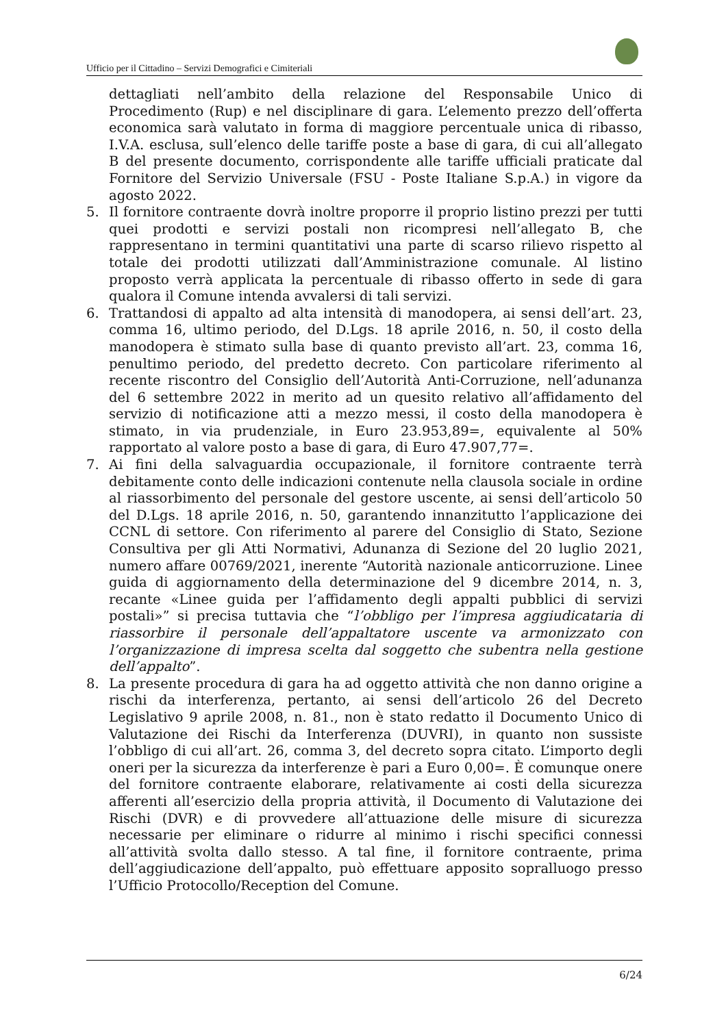Ufficio per il Cittadino – Servizi Demografici e Cimiteriali
dettagliati nell’ambito della relazione del Responsabile Unico di Procedimento (Rup) e nel disciplinare di gara. L’elemento prezzo dell’offerta economica sarà valutato in forma di maggiore percentuale unica di ribasso, I.V.A. esclusa, sull’elenco delle tariffe poste a base di gara, di cui all’allegato B del presente documento, corrispondente alle tariffe ufficiali praticate dal Fornitore del Servizio Universale (FSU - Poste Italiane S.p.A.) in vigore da agosto 2022.
5. Il fornitore contraente dovrà inoltre proporre il proprio listino prezzi per tutti quei prodotti e servizi postali non ricompresi nell’allegato B, che rappresentano in termini quantitativi una parte di scarso rilievo rispetto al totale dei prodotti utilizzati dall’Amministrazione comunale. Al listino proposto verrà applicata la percentuale di ribasso offerto in sede di gara qualora il Comune intenda avvalersi di tali servizi.
6. Trattandosi di appalto ad alta intensità di manodopera, ai sensi dell’art. 23, comma 16, ultimo periodo, del D.Lgs. 18 aprile 2016, n. 50, il costo della manodopera è stimato sulla base di quanto previsto all’art. 23, comma 16, penultimo periodo, del predetto decreto. Con particolare riferimento al recente riscontro del Consiglio dell’Autorità Anti-Corruzione, nell’adunanza del 6 settembre 2022 in merito ad un quesito relativo all’affidamento del servizio di notificazione atti a mezzo messi, il costo della manodopera è stimato, in via prudenziale, in Euro 23.953,89=, equivalente al 50% rapportato al valore posto a base di gara, di Euro 47.907,77=.
7. Ai fini della salvaguardia occupazionale, il fornitore contraente terrà debitamente conto delle indicazioni contenute nella clausola sociale in ordine al riassorbimento del personale del gestore uscente, ai sensi dell’articolo 50 del D.Lgs. 18 aprile 2016, n. 50, garantendo innanzitutto l’applicazione dei CCNL di settore. Con riferimento al parere del Consiglio di Stato, Sezione Consultiva per gli Atti Normativi, Adunanza di Sezione del 20 luglio 2021, numero affare 00769/2021, inerente “Autorità nazionale anticorruzione. Linee guida di aggiornamento della determinazione del 9 dicembre 2014, n. 3, recante «Linee guida per l’affidamento degli appalti pubblici di servizi postali»” si precisa tuttavia che “l’obbligo per l’impresa aggiudicataria di riassorbire il personale dell’appaltatore uscente va armonizzato con l’organizzazione di impresa scelta dal soggetto che subentra nella gestione dell’appalto”.
8. La presente procedura di gara ha ad oggetto attività che non danno origine a rischi da interferenza, pertanto, ai sensi dell’articolo 26 del Decreto Legislativo 9 aprile 2008, n. 81., non è stato redatto il Documento Unico di Valutazione dei Rischi da Interferenza (DUVRI), in quanto non sussiste l’obbligo di cui all’art. 26, comma 3, del decreto sopra citato. L’importo degli oneri per la sicurezza da interferenze è pari a Euro 0,00=. È comunque onere del fornitore contraente elaborare, relativamente ai costi della sicurezza afferenti all’esercizio della propria attività, il Documento di Valutazione dei Rischi (DVR) e di provvedere all’attuazione delle misure di sicurezza necessarie per eliminare o ridurre al minimo i rischi specifici connessi all’attività svolta dallo stesso. A tal fine, il fornitore contraente, prima dell’aggiudicazione dell’appalto, può effettuare apposito sopralluogo presso l’Ufficio Protocollo/Reception del Comune.
6/24